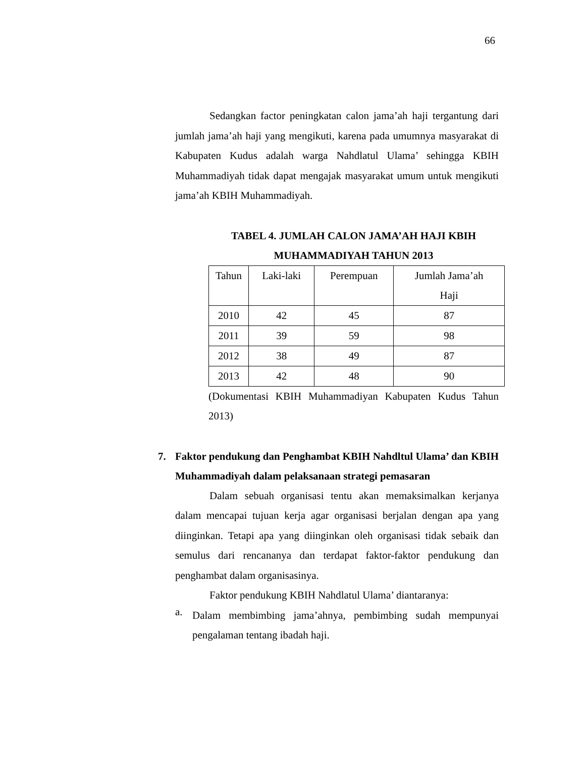66
Sedangkan factor peningkatan calon jama’ah haji tergantung dari jumlah jama’ah haji yang mengikuti, karena pada umumnya masyarakat di Kabupaten Kudus adalah warga Nahdlatul Ulama’ sehingga KBIH Muhammadiyah tidak dapat mengajak masyarakat umum untuk mengikuti jama’ah KBIH Muhammadiyah.
TABEL 4. JUMLAH CALON JAMA’AH HAJI KBIH
MUHAMMADIYAH TAHUN 2013
| Tahun | Laki-laki | Perempuan | Jumlah Jama’ah Haji |
| 2010 | 42 | 45 | 87 |
| 2011 | 39 | 59 | 98 |
| 2012 | 38 | 49 | 87 |
| 2013 | 42 | 48 | 90 |
(Dokumentasi KBIH Muhammadiyan Kabupaten Kudus Tahun 2013)
7. Faktor pendukung dan Penghambat KBIH Nahdltul Ulama’ dan KBIH Muhammadiyah dalam pelaksanaan strategi pemasaran
Dalam sebuah organisasi tentu akan memaksimalkan kerjanya dalam mencapai tujuan kerja agar organisasi berjalan dengan apa yang diinginkan. Tetapi apa yang diinginkan oleh organisasi tidak sebaik dan semulus dari rencananya dan terdapat faktor-faktor pendukung dan penghambat dalam organisasinya.
Faktor pendukung KBIH Nahdlatul Ulama’ diantaranya:
a.
Dalam membimbing jama’ahnya, pembimbing sudah mempunyai pengalaman tentang ibadah haji.